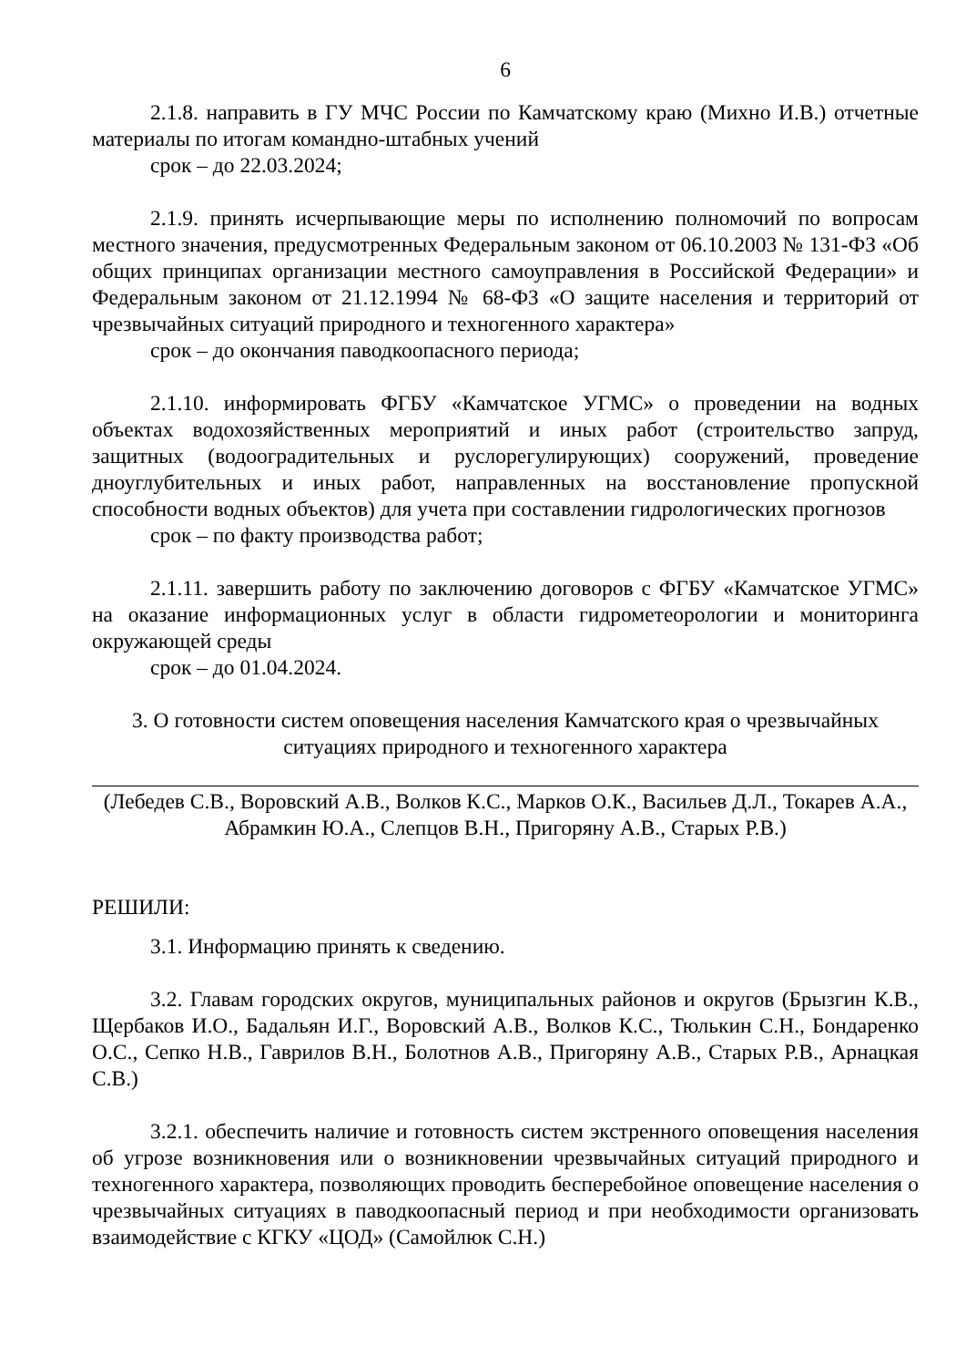6
2.1.8. направить в ГУ МЧС России по Камчатскому краю (Михно И.В.) отчетные материалы по итогам командно-штабных учений
срок – до 22.03.2024;
2.1.9. принять исчерпывающие меры по исполнению полномочий по вопросам местного значения, предусмотренных Федеральным законом от 06.10.2003 № 131-ФЗ «Об общих принципах организации местного самоуправления в Российской Федерации» и Федеральным законом от 21.12.1994 № 68-ФЗ «О защите населения и территорий от чрезвычайных ситуаций природного и техногенного характера»
срок – до окончания паводкоопасного периода;
2.1.10. информировать ФГБУ «Камчатское УГМС» о проведении на водных объектах водохозяйственных мероприятий и иных работ (строительство запруд, защитных (водооградительных и руслорегулирующих) сооружений, проведение дноуглубительных и иных работ, направленных на восстановление пропускной способности водных объектов) для учета при составлении гидрологических прогнозов
срок – по факту производства работ;
2.1.11. завершить работу по заключению договоров с ФГБУ «Камчатское УГМС» на оказание информационных услуг в области гидрометеорологии и мониторинга окружающей среды
срок – до 01.04.2024.
3. О готовности систем оповещения населения Камчатского края о чрезвычайных ситуациях природного и техногенного характера
(Лебедев С.В., Воровский А.В., Волков К.С., Марков О.К., Васильев Д.Л., Токарев А.А., Абрамкин Ю.А., Слепцов В.Н., Пригоряну А.В., Старых Р.В.)
РЕШИЛИ:
3.1. Информацию принять к сведению.
3.2. Главам городских округов, муниципальных районов и округов (Брызгин К.В., Щербаков И.О., Бадальян И.Г., Воровский А.В., Волков К.С., Тюлькин С.Н., Бондаренко О.С., Сепко Н.В., Гаврилов В.Н., Болотнов А.В., Пригоряну А.В., Старых Р.В., Арнацкая С.В.)
3.2.1. обеспечить наличие и готовность систем экстренного оповещения населения об угрозе возникновения или о возникновении чрезвычайных ситуаций природного и техногенного характера, позволяющих проводить бесперебойное оповещение населения о чрезвычайных ситуациях в паводкоопасный период и при необходимости организовать взаимодействие с КГКУ «ЦОД» (Самойлюк С.Н.)